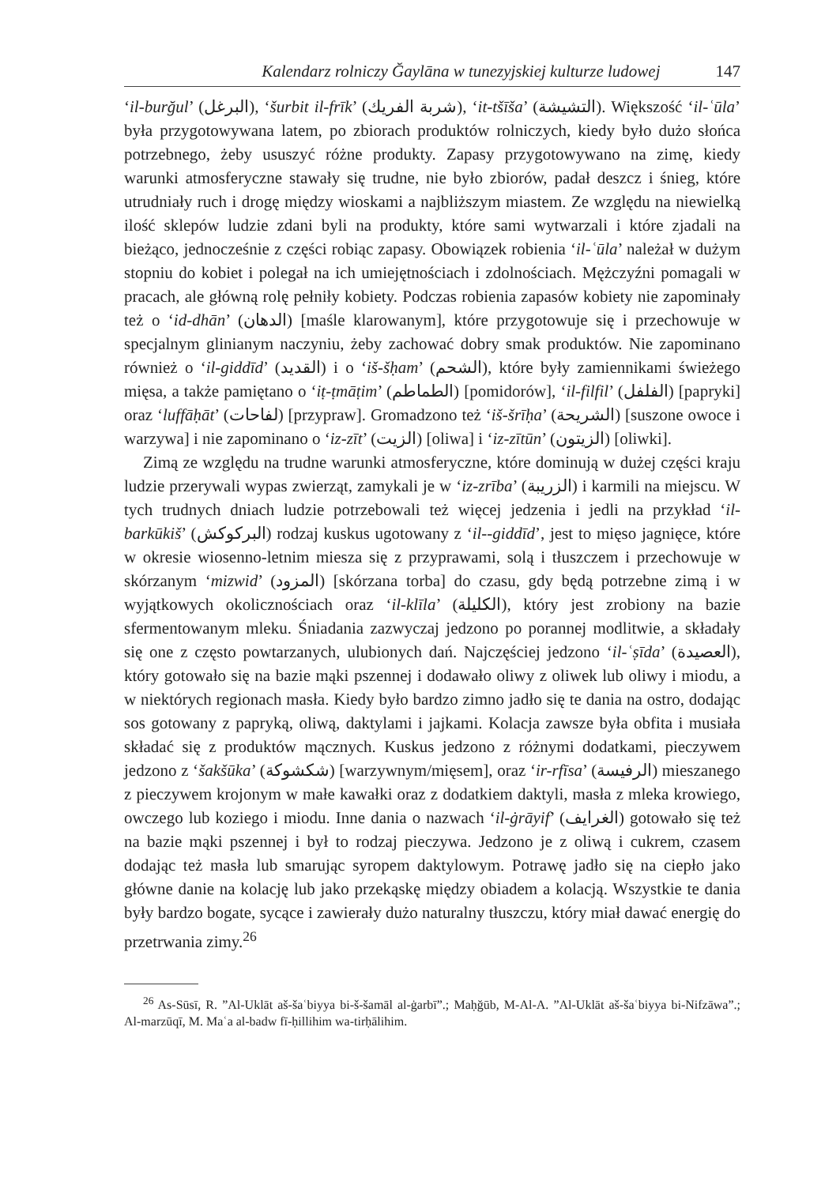Kalendarz rolniczy Ğaylāna w tunezyjskiej kulturze ludowej 147
‘il-burğul’ (البرغل), ‘šurbit il-frīk’ (شربة الفريك), ‘it-tšīša’ (التشيشة). Większość ‘il-ʿūla’ była przygotowywana latem, po zbiorach produktów rolniczych, kiedy było dużo słońca potrzebnego, żeby ususzyć różne produkty. Zapasy przygotowywano na zimę, kiedy warunki atmosferyczne stawały się trudne, nie było zbiorów, padał deszcz i śnieg, które utrudniały ruch i drogę między wioskami a najbliższym miastem. Ze względu na niewielką ilość sklepów ludzie zdani byli na produkty, które sami wytwarzali i które zjadali na bieżąco, jednocześnie z części robiąc zapasy. Obowiązek robienia ‘il-ʿūla’ należał w dużym stopniu do kobiet i polegał na ich umiejętnościach i zdolnościach. Mężczyźni pomagali w pracach, ale główną rolę pełniły kobiety. Podczas robienia zapasów kobiety nie zapominały też o ‘id-dhān’ (الدهان) [maśle klarowanym], które przygotowuje się i przechowuje w specjalnym glinianym naczyniu, żeby zachować dobry smak produktów. Nie zapominano również o ‘il-giddīd’ (القديد) i o ‘iš-šḥam’ (الشحم), które były zamiennikami świeżego mięsa, a także pamiętano o ‘iṭ-ṭmāṭim’ (الطماطم) [pomidorów], ‘il-filfil’ (الفلفل) [papryki] oraz ‘luffāḥāt’ (لفاحات) [przypraw]. Gromadzono też ‘iš-šrīḥa’ (الشريحة) [suszone owoce i warzywa] i nie zapominano o ‘iz-zīt’ (الزيت) [oliwa] i ‘iz-zītūn’ (الزيتون) [oliwki].
Zimą ze względu na trudne warunki atmosferyczne, które dominują w dużej części kraju ludzie przerywali wypas zwierząt, zamykali je w ‘iz-zrība’ (الزريبة) i karmili na miejscu. W tych trudnych dniach ludzie potrzebowali też więcej jedzenia i jedli na przykład ‘il-barkūkiš’ (البركوكش) rodzaj kuskus ugotowany z ‘il--giddīd’, jest to mięso jagnięce, które w okresie wiosenno-letnim miesza się z przyprawami, solą i tłuszczem i przechowuje w skórzanym ‘mizwid’ (المزود) [skórzana torba] do czasu, gdy będą potrzebne zimą i w wyjątkowych okolicznościach oraz ‘il-klīla’ (الكليلة), który jest zrobiony na bazie sfermentowanym mleku. Śniadania zazwyczaj jedzono po porannej modlitwie, a składały się one z często powtarzanych, ulubionych dań. Najczęściej jedzono ‘il-ʿṣīda’ (العصيدة), który gotowało się na bazie mąki pszennej i dodawało oliwy z oliwek lub oliwy i miodu, a w niektórych regionach masła. Kiedy było bardzo zimno jadło się te dania na ostro, dodając sos gotowany z papryką, oliwą, daktylami i jajkami. Kolacja zawsze była obfita i musiała składać się z produktów mącznych. Kuskus jedzono z różnymi dodatkami, pieczywem jedzono z ‘šakšūka’ (شكشوكة) [warzywnym/mięsem], oraz ‘ir-rfīsa’ (الرفيسة) mieszanego z pieczywem krojonym w małe kawałki oraz z dodatkiem daktyli, masła z mleka krowiego, owczego lub koziego i miodu. Inne dania o nazwach ‘il-ġrāyif’ (الغرايف) gotowało się też na bazie mąki pszennej i był to rodzaj pieczywa. Jedzono je z oliwą i cukrem, czasem dodając też masła lub smarując syropem daktylowym. Potrawę jadło się na ciepło jako główne danie na kolację lub jako przekąskę między obiadem a kolacją. Wszystkie te dania były bardzo bogate, sycące i zawierały dużo naturalny tłuszczu, który miał dawać energię do przetrwania zimy.<sup>26</sup>
<sup>26</sup> As-Sūsī, R. ”Al-Uklāt aš-šaʿbiyya bi-š-šamāl al-ġarbī”.; Maḥğūb, M-Al-A. ”Al-Uklāt aš-šaʿbiyya bi-Nifzāwa”.; Al-marzūqī, M. Maʿa al-badw fī-ḥillihim wa-tirḥālihim.